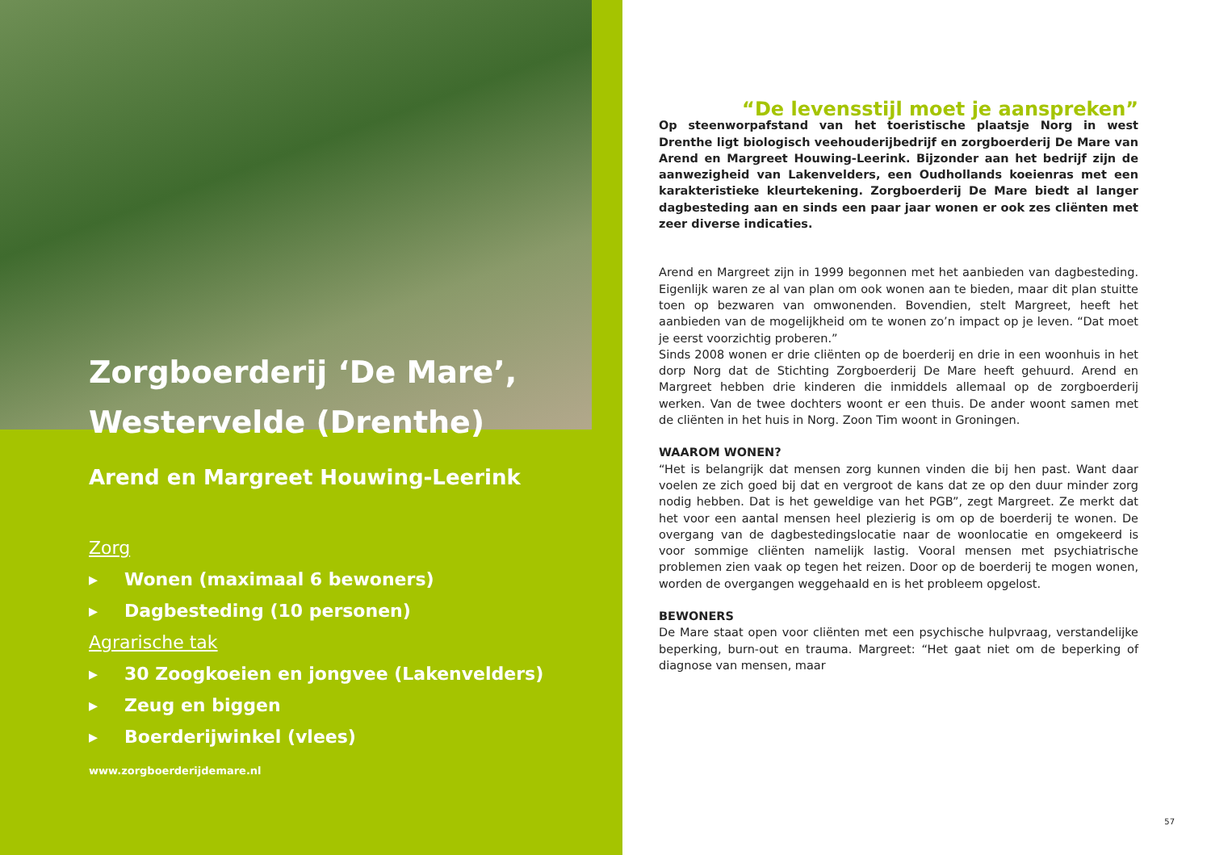Zorgboerderij ‘De Mare’,
Westervelde (Drenthe)
Arend en Margreet Houwing-Leerink
Zorg
▸ Wonen (maximaal 6 bewoners)
▸ Dagbesteding (10 personen)
Agrarische tak
▸ 30 Zoogkoeien en jongvee (Lakenvelders)
▸ Zeug en biggen
▸ Boerderijwinkel (vlees)
www.zorgboerderijdemare.nl
“De levensstijl moet je aanspreken”
Op steenworpafstand van het toeristische plaatsje Norg in west Drenthe ligt biologisch veehouderijbedrijf en zorgboerderij De Mare van Arend en Margreet Houwing-Leerink. Bijzonder aan het bedrijf zijn de aanwezigheid van Lakenvelders, een Oudhollands koeienras met een karakteristieke kleurtekening. Zorgboerderij De Mare biedt al langer dagbesteding aan en sinds een paar jaar wonen er ook zes cliënten met zeer diverse indicaties.
Arend en Margreet zijn in 1999 begonnen met het aanbieden van dagbesteding. Eigenlijk waren ze al van plan om ook wonen aan te bieden, maar dit plan stuitte toen op bezwaren van omwonenden. Bovendien, stelt Margreet, heeft het aanbieden van de mogelijkheid om te wonen zo’n impact op je leven. “Dat moet je eerst voorzichtig proberen.”
Sinds 2008 wonen er drie cliënten op de boerderij en drie in een woonhuis in het dorp Norg dat de Stichting Zorgboerderij De Mare heeft gehuurd. Arend en Margreet hebben drie kinderen die inmiddels allemaal op de zorgboerderij werken. Van de twee dochters woont er een thuis. De ander woont samen met de cliënten in het huis in Norg. Zoon Tim woont in Groningen.
WAAROM WONEN?
“Het is belangrijk dat mensen zorg kunnen vinden die bij hen past. Want daar voelen ze zich goed bij dat en vergroot de kans dat ze op den duur minder zorg nodig hebben. Dat is het geweldige van het PGB”, zegt Margreet. Ze merkt dat het voor een aantal mensen heel plezierig is om op de boerderij te wonen. De overgang van de dagbestedingslocatie naar de woonlocatie en omgekeerd is voor sommige cliënten namelijk lastig. Vooral mensen met psychiatrische problemen zien vaak op tegen het reizen. Door op de boerderij te mogen wonen, worden de overgangen weggehaald en is het probleem opgelost.
BEWONERS
De Mare staat open voor cliënten met een psychische hulpvraag, verstandelijke beperking, burn-out en trauma. Margreet: “Het gaat niet om de beperking of diagnose van mensen, maar
57